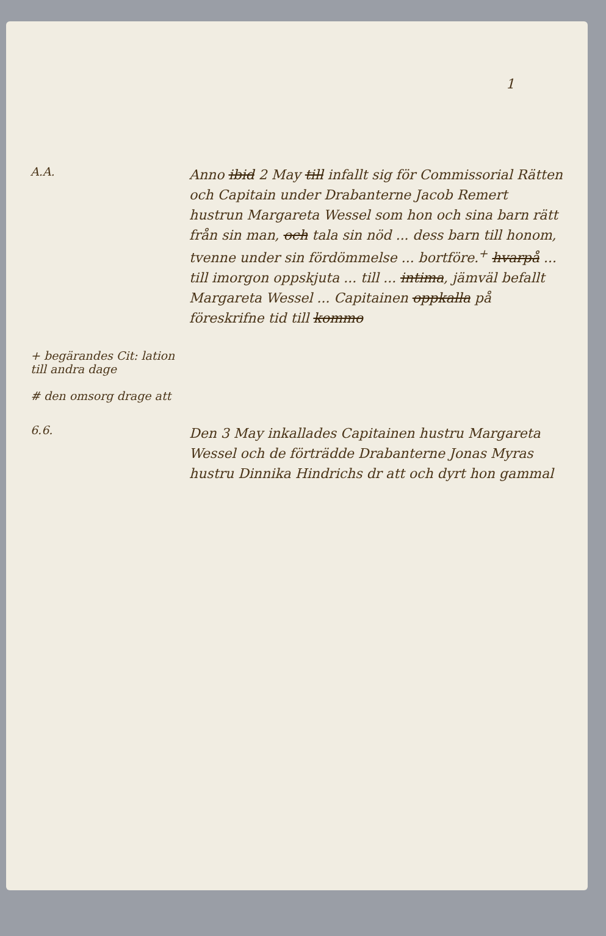1
A.A.
Anno ibid 2 May till infallt sig för Commissorial Rätten och Capitain under Drabanterne Jacob Remert hustrun Margareta Wessel som hon och sina barn rätt från sin man, och tala sin nöd ... dess barn till honom, tvenne under sin fördömmelse ... bortföre.<sup>+</sup> hvarpå ... till imorgon oppskjuta ... till ... intima, jämväl befallt Margareta Wessel ... Capitainen oppkalla på föreskrifne tid till kommo
+ begärandes Cit: lation till andra dage
# den omsorg drage att
6.6.
Den 3 May inkallades Capitainen hustru Margareta Wessel och de förträdde Drabanterne Jonas Myras hustru Dinnika Hindrichs dr att och dyrt hon gammal